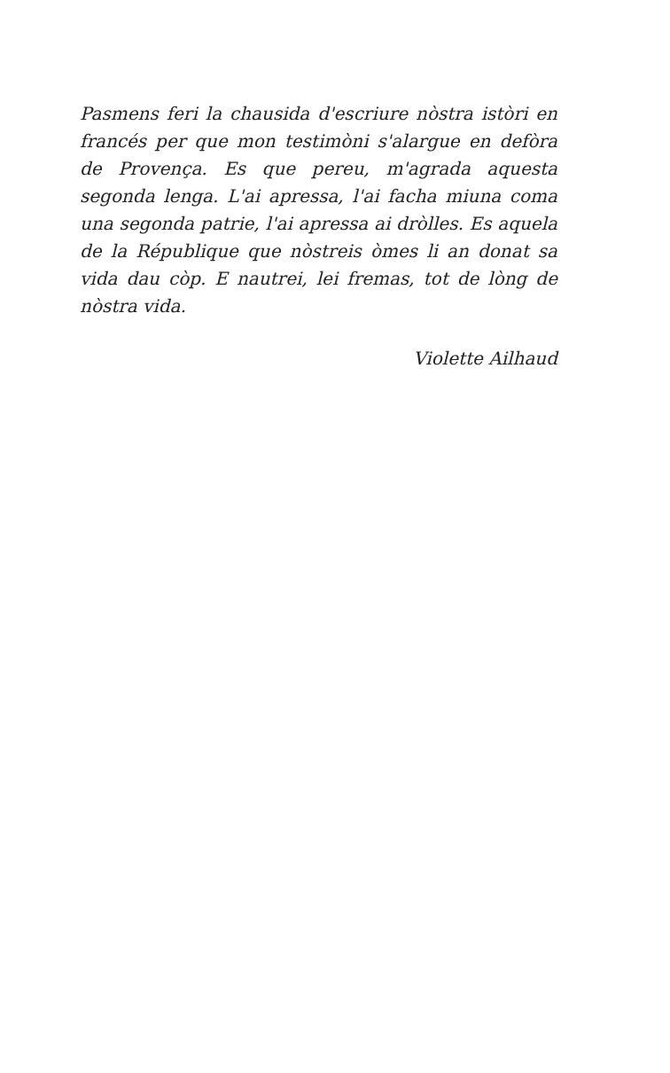Pasmens feri la chausida d'escriure nòstra istòri en francés per que mon testimòni s'alargue en defòra de Provença. Es que pereu, m'agrada aquesta segonda lenga. L'ai apressa, l'ai facha miuna coma una segonda patrie, l'ai apressa ai dròlles. Es aquela de la République que nòstreis òmes li an donat sa vida dau còp. E nautrei, lei fremas, tot de lòng de nòstra vida.
Violette Ailhaud